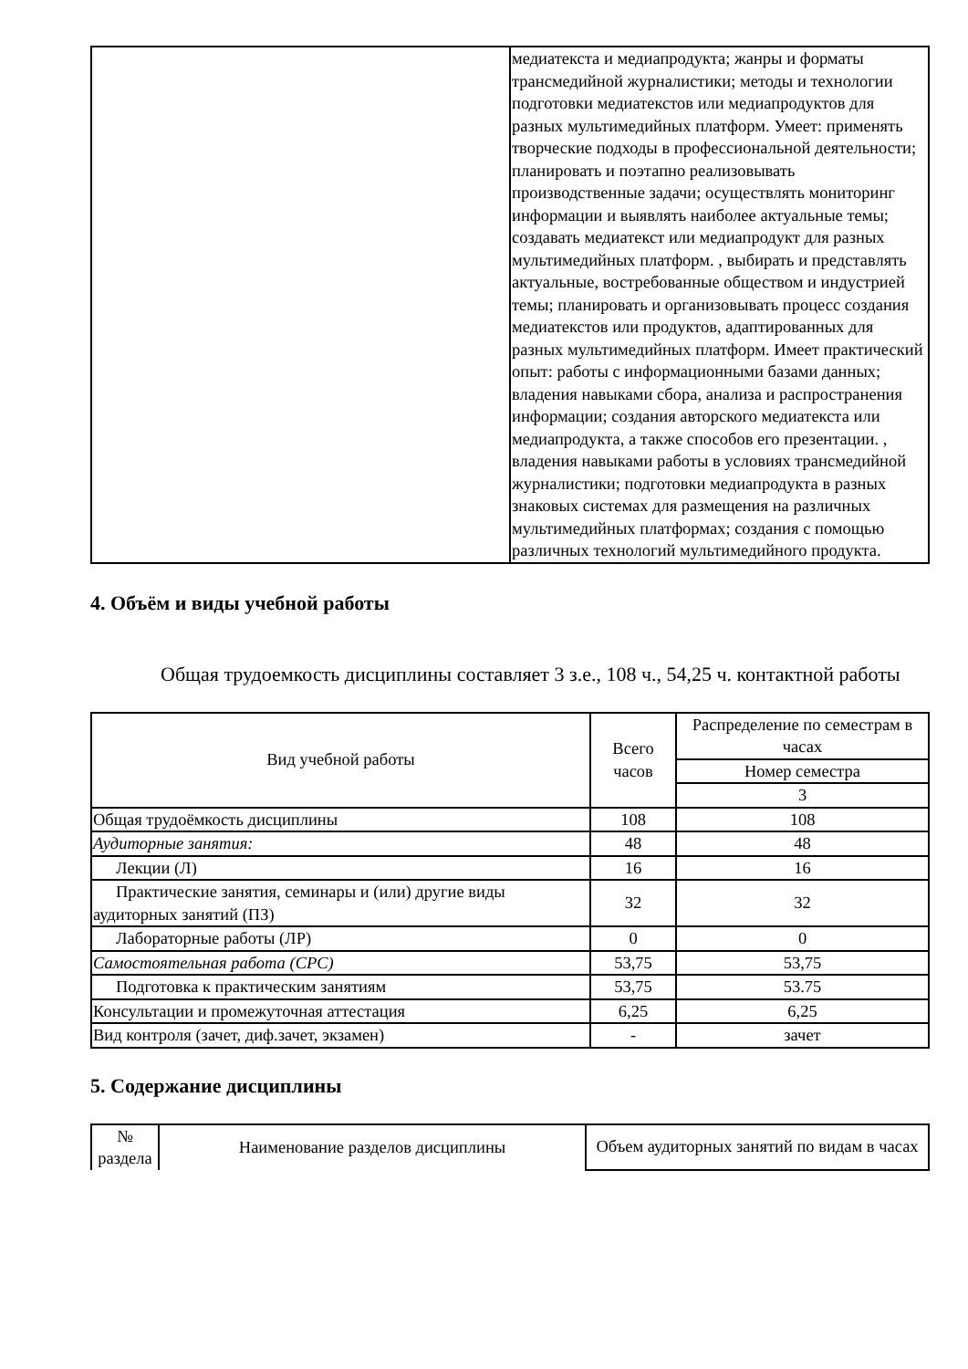| | медиатекста и медиапродукта; жанры и форматы трансмедийной журналистики; методы и технологии подготовки медиатекстов или медиапродуктов для разных мультимедийных платформ. Умеет: применять творческие подходы в профессиональной деятельности; планировать и поэтапно реализовывать производственные задачи; осуществлять мониторинг информации и выявлять наиболее актуальные темы; создавать медиатекст или медиапродукт для разных мультимедийных платформ. , выбирать и представлять актуальные, востребованные обществом и индустрией темы; планировать и организовывать процесс создания медиатекстов или продуктов, адаптированных для разных мультимедийных платформ. Имеет практический опыт: работы с информационными базами данных; владения навыками сбора, анализа и распространения информации; создания авторского медиатекста или медиапродукта, а также способов его презентации. , владения навыками работы в условиях трансмедийной журналистики; подготовки медиапродукта в разных знаковых системах для размещения на различных мультимедийных платформах; создания с помощью различных технологий мультимедийного продукта. |
4. Объём и виды учебной работы
Общая трудоемкость дисциплины составляет 3 з.е., 108 ч., 54,25 ч. контактной работы
| Вид учебной работы | Всего часов | Распределение по семестрам в часах |
| --- | --- | --- |
| | | Номер семестра |
| | | 3 |
| Общая трудоёмкость дисциплины | 108 | 108 |
| Аудиторные занятия: | 48 | 48 |
| Лекции (Л) | 16 | 16 |
| Практические занятия, семинары и (или) другие виды аудиторных занятий (ПЗ) | 32 | 32 |
| Лабораторные работы (ЛР) | 0 | 0 |
| Самостоятельная работа (СРС) | 53,75 | 53,75 |
| Подготовка к практическим занятиям | 53,75 | 53.75 |
| Консультации и промежуточная аттестация | 6,25 | 6,25 |
| Вид контроля (зачет, диф.зачет, экзамен) | - | зачет |
5. Содержание дисциплины
| № раздела | Наименование разделов дисциплины | Объем аудиторных занятий по видам в часах |
| --- | --- | --- |